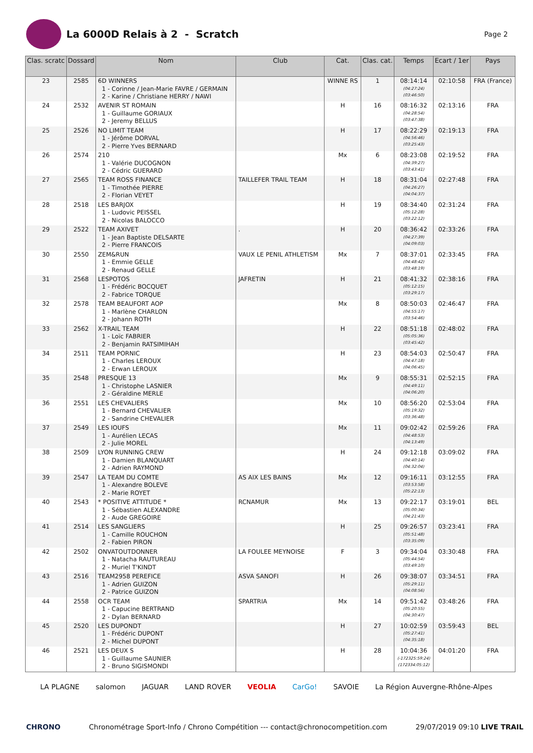La 6000D Relais à 2 - Scratch
Page 2
| Clas. scratc | Dossard | Nom | Club | Cat. | Clas. cat. | Temps | Ecart / 1er | Pays |
| --- | --- | --- | --- | --- | --- | --- | --- | --- |
| 23 | 2585 | 6D WINNERS 1 - Corinne / Jean-Marie FAVRE / GERMAIN 2 - Karine / Christiane HERRY / NAWI | | WINNE RS | 1 | 08:14:14 (04:27:24) (03:46:50) | 02:10:58 | FRA (France) |
| 24 | 2532 | AVENIR ST ROMAIN 1 - Guillaume GORIAUX 2 - Jeremy BELLUS | | H | 16 | 08:16:32 (04:28:54) (03:47:38) | 02:13:16 | FRA |
| 25 | 2526 | NO LIMIT TEAM 1 - Jérôme DORVAL 2 - Pierre Yves BERNARD | | H | 17 | 08:22:29 (04:56:46) (03:25:43) | 02:19:13 | FRA |
| 26 | 2574 | 210 1 - Valérie DUCOGNON 2 - Cédric GUERARD | | Mx | 6 | 08:23:08 (04:39:27) (03:43:41) | 02:19:52 | FRA |
| 27 | 2565 | TEAM ROSS FINANCE 1 - Timothée PIERRE 2 - Florian VEYET | TAILLEFER TRAIL TEAM | H | 18 | 08:31:04 (04:26:27) (04:04:37) | 02:27:48 | FRA |
| 28 | 2518 | LES BARJOX 1 - Ludovic PEISSEL 2 - Nicolas BALOCCO | | H | 19 | 08:34:40 (05:12:28) (03:22:12) | 02:31:24 | FRA |
| 29 | 2522 | TEAM AXIVET 1 - Jean Baptiste DELSARTE 2 - Pierre FRANCOIS | . | H | 20 | 08:36:42 (04:27:39) (04:09:03) | 02:33:26 | FRA |
| 30 | 2550 | ZEM&RUN 1 - Emmie GELLE 2 - Renaud GELLE | VAUX LE PENIL ATHLETISM | Mx | 7 | 08:37:01 (04:48:42) (03:48:19) | 02:33:45 | FRA |
| 31 | 2568 | LESPOTOS 1 - Frédéric BOCQUET 2 - Fabrice TORQUE | JAFRETIN | H | 21 | 08:41:32 (05:12:15) (03:29:17) | 02:38:16 | FRA |
| 32 | 2578 | TEAM BEAUFORT AOP 1 - Marlène CHARLON 2 - Johann ROTH | | Mx | 8 | 08:50:03 (04:55:17) (03:54:46) | 02:46:47 | FRA |
| 33 | 2562 | X-TRAIL TEAM 1 - Loïc FABRIER 2 - Benjamin RATSIMIHAH | | H | 22 | 08:51:18 (05:05:36) (03:45:42) | 02:48:02 | FRA |
| 34 | 2511 | TEAM PORNIC 1 - Charles LEROUX 2 - Erwan LEROUX | | H | 23 | 08:54:03 (04:47:18) (04:06:45) | 02:50:47 | FRA |
| 35 | 2548 | PRESQUE 13 1 - Christophe LASNIER 2 - Géraldine MERLE | | Mx | 9 | 08:55:31 (04:49:11) (04:06:20) | 02:52:15 | FRA |
| 36 | 2551 | LES CHEVALIERS 1 - Bernard CHEVALIER 2 - Sandrine CHEVALIER | | Mx | 10 | 08:56:20 (05:19:32) (03:36:48) | 02:53:04 | FRA |
| 37 | 2549 | LES IOUFS 1 - Aurélien LECAS 2 - Julie MOREL | | Mx | 11 | 09:02:42 (04:48:53) (04:13:49) | 02:59:26 | FRA |
| 38 | 2509 | LYON RUNNING CREW 1 - Damien BLANQUART 2 - Adrien RAYMOND | | H | 24 | 09:12:18 (04:40:14) (04:32:04) | 03:09:02 | FRA |
| 39 | 2547 | LA TEAM DU COMTE 1 - Alexandre BOLEVE 2 - Marie ROYET | AS AIX LES BAINS | Mx | 12 | 09:16:11 (03:53:58) (05:22:13) | 03:12:55 | FRA |
| 40 | 2543 | * POSITIVE ATTITUDE * 1 - Sébastien ALEXANDRE 2 - Aude GREGOIRE | RCNAMUR | Mx | 13 | 09:22:17 (05:00:34) (04:21:43) | 03:19:01 | BEL |
| 41 | 2514 | LES SANGLIERS 1 - Camille ROUCHON 2 - Fabien PIRON | | H | 25 | 09:26:57 (05:51:48) (03:35:09) | 03:23:41 | FRA |
| 42 | 2502 | ONVATOUTDONNER 1 - Natacha RAUTUREAU 2 - Muriel T'KINDT | LA FOULEE MEYNOISE | F | 3 | 09:34:04 (05:44:54) (03:49:10) | 03:30:48 | FRA |
| 43 | 2516 | TEAM2958 PEREFICE 1 - Adrien GUIZON 2 - Patrice GUIZON | ASVA SANOFI | H | 26 | 09:38:07 (05:29:11) (04:08:56) | 03:34:51 | FRA |
| 44 | 2558 | OCR TEAM 1 - Capucine BERTRAND 2 - Dylan BERNARD | SPARTRIA | Mx | 14 | 09:51:42 (05:20:55) (04:30:47) | 03:48:26 | FRA |
| 45 | 2520 | LES DUPONDT 1 - Frédéric DUPONT 2 - Michel DUPONT | | H | 27 | 10:02:59 (05:27:41) (04:35:18) | 03:59:43 | BEL |
| 46 | 2521 | LES DEUX S 1 - Guillaume SAUNIER 2 - Bruno SIGISMONDI | | H | 28 | 10:04:36 (-172325:59:24) (172334:05:12) | 04:01:20 | FRA |
LA PLAGNE salomon JAGUAR LAND ROVER VEOLIA CarGo! SAVOIE La Région Auvergne-Rhône-Alpes
CHRONO Chronométrage Sport-Info / Chrono Compétition --- contact@chronocompetition.com 29/07/2019 09:10 LIVE TRAIL